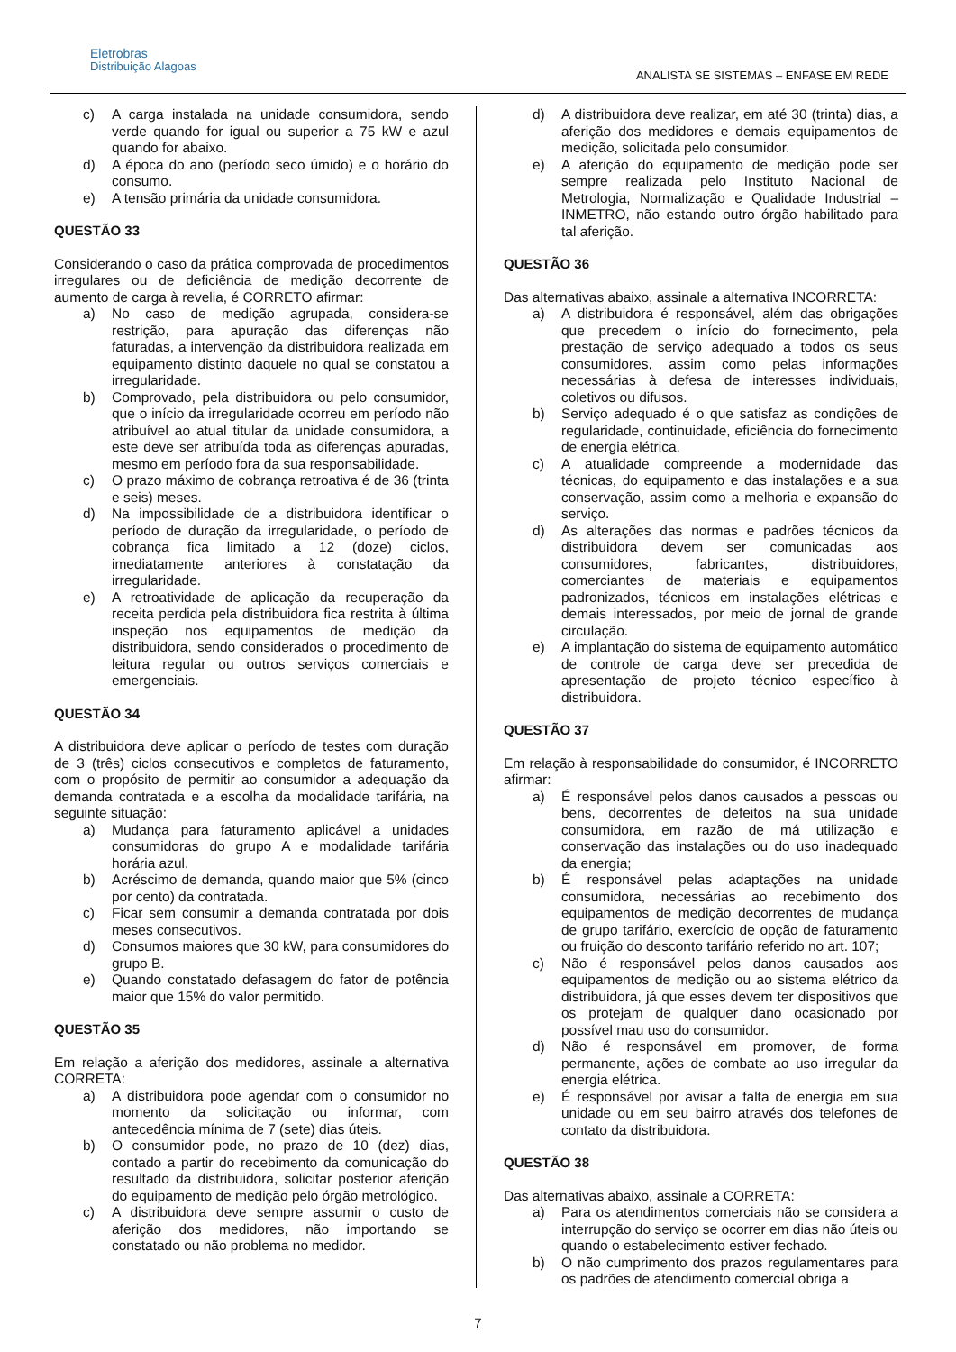Eletrobras
Distribuição Alagoas
ANALISTA SE SISTEMAS – ENFASE EM REDE
c) A carga instalada na unidade consumidora, sendo verde quando for igual ou superior a 75 kW e azul quando for abaixo.
d) A época do ano (período seco úmido) e o horário do consumo.
e) A tensão primária da unidade consumidora.
QUESTÃO 33
Considerando o caso da prática comprovada de procedimentos irregulares ou de deficiência de medição decorrente de aumento de carga à revelia, é CORRETO afirmar:
a) No caso de medição agrupada, considera-se restrição, para apuração das diferenças não faturadas, a intervenção da distribuidora realizada em equipamento distinto daquele no qual se constatou a irregularidade.
b) Comprovado, pela distribuidora ou pelo consumidor, que o início da irregularidade ocorreu em período não atribuível ao atual titular da unidade consumidora, a este deve ser atribuída toda as diferenças apuradas, mesmo em período fora da sua responsabilidade.
c) O prazo máximo de cobrança retroativa é de 36 (trinta e seis) meses.
d) Na impossibilidade de a distribuidora identificar o período de duração da irregularidade, o período de cobrança fica limitado a 12 (doze) ciclos, imediatamente anteriores à constatação da irregularidade.
e) A retroatividade de aplicação da recuperação da receita perdida pela distribuidora fica restrita à última inspeção nos equipamentos de medição da distribuidora, sendo considerados o procedimento de leitura regular ou outros serviços comerciais e emergenciais.
QUESTÃO 34
A distribuidora deve aplicar o período de testes com duração de 3 (três) ciclos consecutivos e completos de faturamento, com o propósito de permitir ao consumidor a adequação da demanda contratada e a escolha da modalidade tarifária, na seguinte situação:
a) Mudança para faturamento aplicável a unidades consumidoras do grupo A e modalidade tarifária horária azul.
b) Acréscimo de demanda, quando maior que 5% (cinco por cento) da contratada.
c) Ficar sem consumir a demanda contratada por dois meses consecutivos.
d) Consumos maiores que 30 kW, para consumidores do grupo B.
e) Quando constatado defasagem do fator de potência maior que 15% do valor permitido.
QUESTÃO 35
Em relação a aferição dos medidores, assinale a alternativa CORRETA:
a) A distribuidora pode agendar com o consumidor no momento da solicitação ou informar, com antecedência mínima de 7 (sete) dias úteis.
b) O consumidor pode, no prazo de 10 (dez) dias, contado a partir do recebimento da comunicação do resultado da distribuidora, solicitar posterior aferição do equipamento de medição pelo órgão metrológico.
c) A distribuidora deve sempre assumir o custo de aferição dos medidores, não importando se constatado ou não problema no medidor.
d) A distribuidora deve realizar, em até 30 (trinta) dias, a aferição dos medidores e demais equipamentos de medição, solicitada pelo consumidor.
e) A aferição do equipamento de medição pode ser sempre realizada pelo Instituto Nacional de Metrologia, Normalização e Qualidade Industrial – INMETRO, não estando outro órgão habilitado para tal aferição.
QUESTÃO 36
Das alternativas abaixo, assinale a alternativa INCORRETA:
a) A distribuidora é responsável, além das obrigações que precedem o início do fornecimento, pela prestação de serviço adequado a todos os seus consumidores, assim como pelas informações necessárias à defesa de interesses individuais, coletivos ou difusos.
b) Serviço adequado é o que satisfaz as condições de regularidade, continuidade, eficiência do fornecimento de energia elétrica.
c) A atualidade compreende a modernidade das técnicas, do equipamento e das instalações e a sua conservação, assim como a melhoria e expansão do serviço.
d) As alterações das normas e padrões técnicos da distribuidora devem ser comunicadas aos consumidores, fabricantes, distribuidores, comerciantes de materiais e equipamentos padronizados, técnicos em instalações elétricas e demais interessados, por meio de jornal de grande circulação.
e) A implantação do sistema de equipamento automático de controle de carga deve ser precedida de apresentação de projeto técnico específico à distribuidora.
QUESTÃO 37
Em relação à responsabilidade do consumidor, é INCORRETO afirmar:
a) É responsável pelos danos causados a pessoas ou bens, decorrentes de defeitos na sua unidade consumidora, em razão de má utilização e conservação das instalações ou do uso inadequado da energia;
b) É responsável pelas adaptações na unidade consumidora, necessárias ao recebimento dos equipamentos de medição decorrentes de mudança de grupo tarifário, exercício de opção de faturamento ou fruição do desconto tarifário referido no art. 107;
c) Não é responsável pelos danos causados aos equipamentos de medição ou ao sistema elétrico da distribuidora, já que esses devem ter dispositivos que os protejam de qualquer dano ocasionado por possível mau uso do consumidor.
d) Não é responsável em promover, de forma permanente, ações de combate ao uso irregular da energia elétrica.
e) É responsável por avisar a falta de energia em sua unidade ou em seu bairro através dos telefones de contato da distribuidora.
QUESTÃO 38
Das alternativas abaixo, assinale a CORRETA:
a) Para os atendimentos comerciais não se considera a interrupção do serviço se ocorrer em dias não úteis ou quando o estabelecimento estiver fechado.
b) O não cumprimento dos prazos regulamentares para os padrões de atendimento comercial obriga a
7